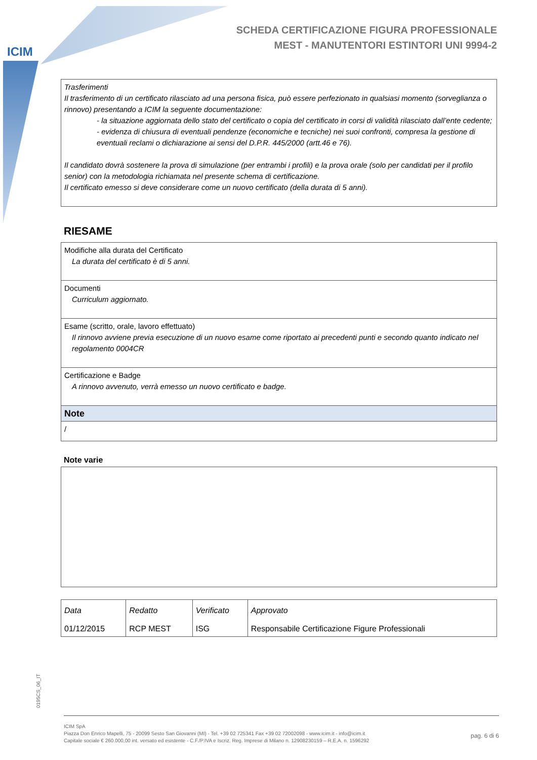ICIM
SCHEDA CERTIFICAZIONE FIGURA PROFESSIONALE
MEST - MANUTENTORI ESTINTORI UNI 9994-2
Trasferimenti
Il trasferimento di un certificato rilasciato ad una persona fisica, può essere perfezionato in qualsiasi momento (sorveglianza o rinnovo) presentando a ICIM la seguente documentazione:
- la situazione aggiornata dello stato del certificato o copia del certificato in corsi di validità rilasciato dall’ente cedente;
- evidenza di chiusura di eventuali pendenze (economiche e tecniche) nei suoi confronti, compresa la gestione di eventuali reclami o dichiarazione ai sensi del D.P.R. 445/2000 (artt.46 e 76).
Il candidato dovrà sostenere la prova di simulazione (per entrambi i profili) e la prova orale (solo per candidati per il profilo senior) con la metodologia richiamata nel presente schema di certificazione.
Il certificato emesso si deve considerare come un nuovo certificato (della durata di 5 anni).
RIESAME
| Modifiche alla durata del Certificato La durata del certificato è di 5 anni. |
| Documenti Curriculum aggiornato. |
| Esame (scritto, orale, lavoro effettuato) Il rinnovo avviene previa esecuzione di un nuovo esame come riportato ai precedenti punti e secondo quanto indicato nel regolamento 0004CR |
| Certificazione e Badge A rinnovo avvenuto, verrà emesso un nuovo certificato e badge. |
| Note |
| / |
Note varie
| Data | Redatto | Verificato | Approvato |
| 01/12/2015 | RCP MEST | ISG | Responsabile Certificazione Figure Professionali |
0195CS_06_IT
ICIM SpA
Piazza Don Enrico Mapelli, 75 - 20099 Sesto San Giovanni (MI) - Tel. +39 02 725341 Fax +39 02 72002098 - www.icim.it - info@icim.it
Capitale sociale € 260.000,00 int. versato ed esistente - C.F./P.IVA e Iscriz. Reg. Imprese di Milano n. 12908230159 – R.E.A. n. 1596292 pag. 6 di 6